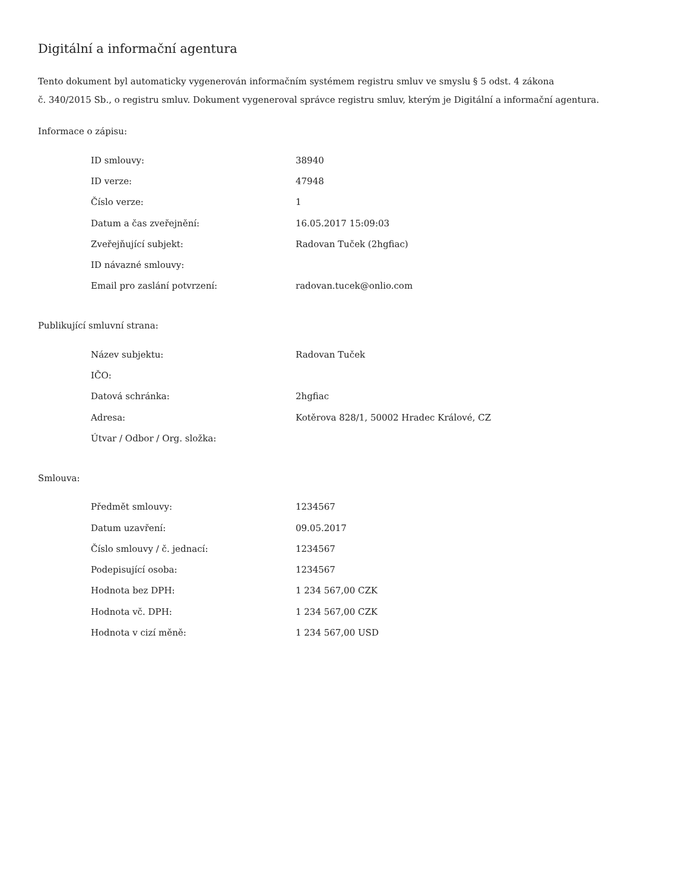Digitální a informační agentura
Tento dokument byl automaticky vygenerován informačním systémem registru smluv ve smyslu § 5 odst. 4 zákona
č. 340/2015 Sb., o registru smluv. Dokument vygeneroval správce registru smluv, kterým je Digitální a informační agentura.
Informace o zápisu:
| ID smlouvy: | 38940 |
| ID verze: | 47948 |
| Číslo verze: | 1 |
| Datum a čas zveřejnění: | 16.05.2017 15:09:03 |
| Zveřejňující subjekt: | Radovan Tuček (2hgfiac) |
| ID návazné smlouvy: | |
| Email pro zaslání potvrzení: | radovan.tucek@onlio.com |
Publikující smluvní strana:
| Název subjektu: | Radovan Tuček |
| IČO: | |
| Datová schránka: | 2hgfiac |
| Adresa: | Kotěrova 828/1, 50002 Hradec Králové, CZ |
| Útvar / Odbor / Org. složka: | |
Smlouva:
| Předmět smlouvy: | 1234567 |
| Datum uzavření: | 09.05.2017 |
| Číslo smlouvy / č. jednací: | 1234567 |
| Podepisující osoba: | 1234567 |
| Hodnota bez DPH: | 1 234 567,00 CZK |
| Hodnota vč. DPH: | 1 234 567,00 CZK |
| Hodnota v cizí měně: | 1 234 567,00 USD |